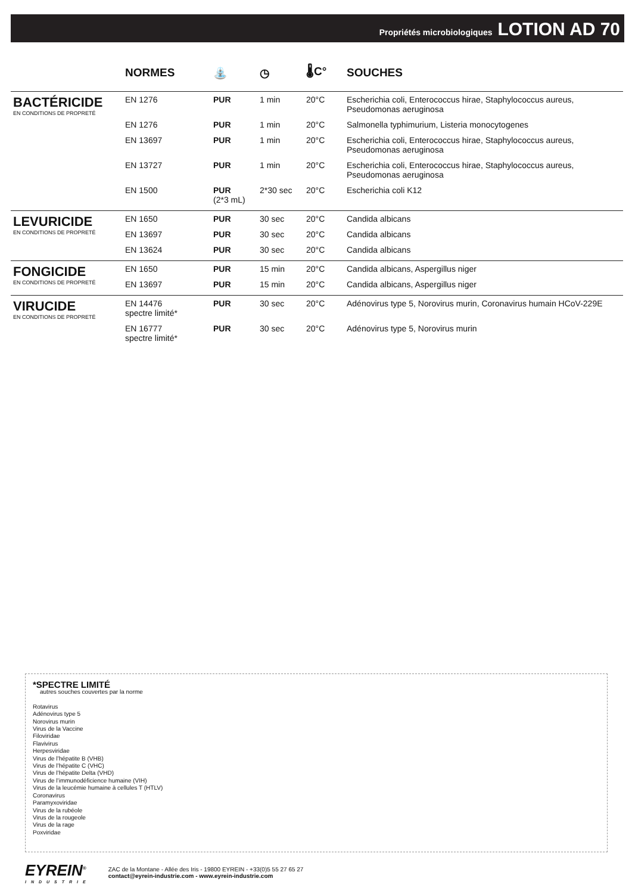Propriétés microbiologiques LOTION AD 70
| | NORMES | ⛲ | ◷ | 🌡C° | SOUCHES |
| --- | --- | --- | --- | --- | --- |
| BACTÉRICIDE EN CONDITIONS DE PROPRETÉ | EN 1276 | PUR | 1 min | 20°C | Escherichia coli, Enterococcus hirae, Staphylococcus aureus, Pseudomonas aeruginosa |
| | EN 1276 | PUR | 1 min | 20°C | Salmonella typhimurium, Listeria monocytogenes |
| | EN 13697 | PUR | 1 min | 20°C | Escherichia coli, Enterococcus hirae, Staphylococcus aureus, Pseudomonas aeruginosa |
| | EN 13727 | PUR | 1 min | 20°C | Escherichia coli, Enterococcus hirae, Staphylococcus aureus, Pseudomonas aeruginosa |
| | EN 1500 | PUR (2*3 mL) | 2*30 sec | 20°C | Escherichia coli K12 |
| LEVURICIDE EN CONDITIONS DE PROPRETÉ | EN 1650 | PUR | 30 sec | 20°C | Candida albicans |
| | EN 13697 | PUR | 30 sec | 20°C | Candida albicans |
| | EN 13624 | PUR | 30 sec | 20°C | Candida albicans |
| FONGICIDE EN CONDITIONS DE PROPRETÉ | EN 1650 | PUR | 15 min | 20°C | Candida albicans, Aspergillus niger |
| | EN 13697 | PUR | 15 min | 20°C | Candida albicans, Aspergillus niger |
| VIRUCIDE EN CONDITIONS DE PROPRETÉ | EN 14476 spectre limité* | PUR | 30 sec | 20°C | Adénovirus type 5, Norovirus murin, Coronavirus humain HCoV-229E |
| | EN 16777 spectre limité* | PUR | 30 sec | 20°C | Adénovirus type 5, Norovirus murin |
*SPECTRE LIMITÉ
autres souches couvertes par la norme
Rotavirus
Adénovirus type 5
Norovirus murin
Virus de la Vaccine
Filoviridae
Flavivirus
Herpesviridae
Virus de l’hépatite B (VHB)
Virus de l’hépatite C (VHC)
Virus de l’hépatite Delta (VHD)
Virus de l’immunodéficience humaine (VIH)
Virus de la leucémie humaine à cellules T (HTLV)
Coronavirus
Paramyxoviridae
Virus de la rubéole
Virus de la rougeole
Virus de la rage
Poxviridae
EYREIN<sup>®</sup>
INDUSTRIE
ZAC de la Montane - Allée des Iris - 19800 EYREIN - +33(0)5 55 27 65 27
contact@eyrein-industrie.com - www.eyrein-industrie.com